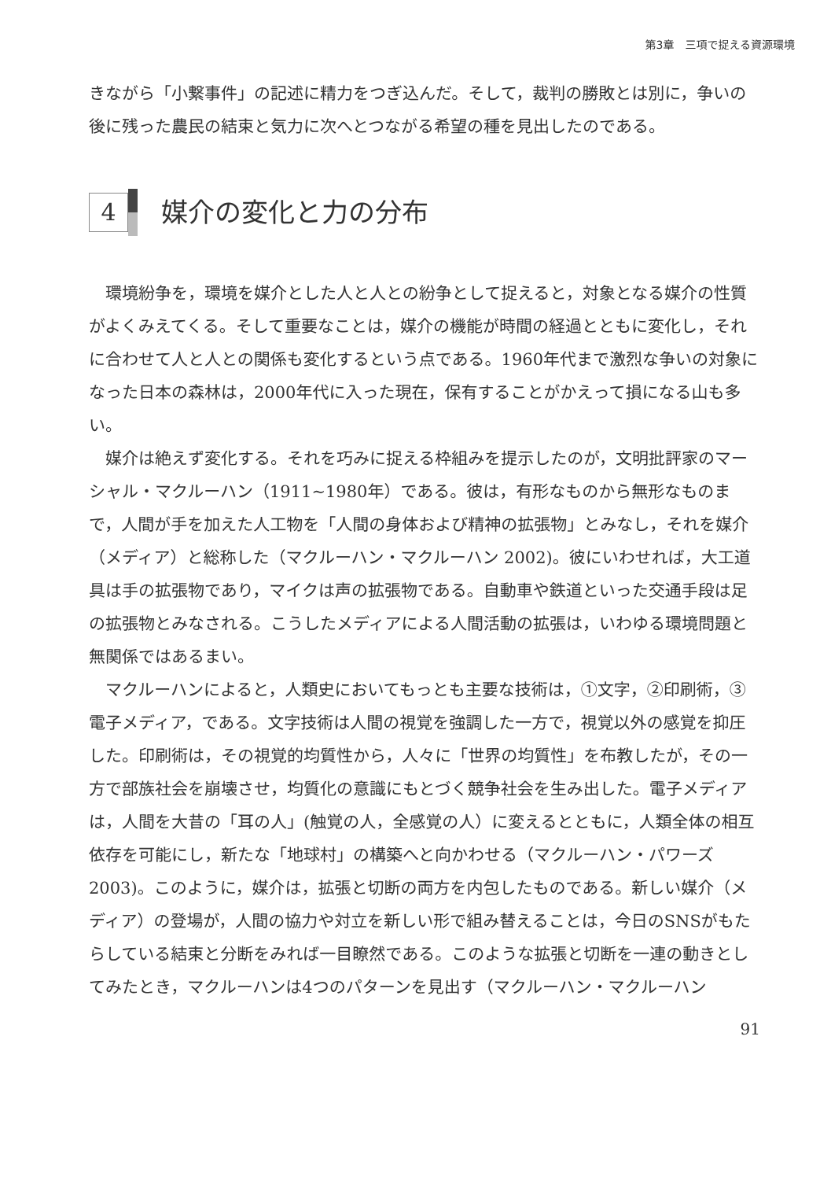第3章　三項で捉える資源環境
きながら「小繋事件」の記述に精力をつぎ込んだ。そして，裁判の勝敗とは別に，争いの後に残った農民の結束と気力に次へとつながる希望の種を見出したのである。
4
媒介の変化と力の分布
環境紛争を，環境を媒介とした人と人との紛争として捉えると，対象となる媒介の性質がよくみえてくる。そして重要なことは，媒介の機能が時間の経過とともに変化し，それに合わせて人と人との関係も変化するという点である。1960年代まで激烈な争いの対象になった日本の森林は，2000年代に入った現在，保有することがかえって損になる山も多い。
媒介は絶えず変化する。それを巧みに捉える枠組みを提示したのが，文明批評家のマーシャル・マクルーハン（1911~1980年）である。彼は，有形なものから無形なものまで，人間が手を加えた人工物を「人間の身体および精神の拡張物」とみなし，それを媒介（メディア）と総称した（マクルーハン・マクルーハン 2002)。彼にいわせれば，大工道具は手の拡張物であり，マイクは声の拡張物である。自動車や鉄道といった交通手段は足の拡張物とみなされる。こうしたメディアによる人間活動の拡張は，いわゆる環境問題と無関係ではあるまい。
マクルーハンによると，人類史においてもっとも主要な技術は，①文字，②印刷術，③電子メディア，である。文字技術は人間の視覚を強調した一方で，視覚以外の感覚を抑圧した。印刷術は，その視覚的均質性から，人々に「世界の均質性」を布教したが，その一方で部族社会を崩壊させ，均質化の意識にもとづく競争社会を生み出した。電子メディアは，人間を大昔の「耳の人」(触覚の人，全感覚の人）に変えるとともに，人類全体の相互依存を可能にし，新たな「地球村」の構築へと向かわせる（マクルーハン・パワーズ 2003)。このように，媒介は，拡張と切断の両方を内包したものである。新しい媒介（メディア）の登場が，人間の協力や対立を新しい形で組み替えることは，今日のSNSがもたらしている結束と分断をみれば一目瞭然である。このような拡張と切断を一連の動きとしてみたとき，マクルーハンは4つのパターンを見出す（マクルーハン・マクルーハン
91